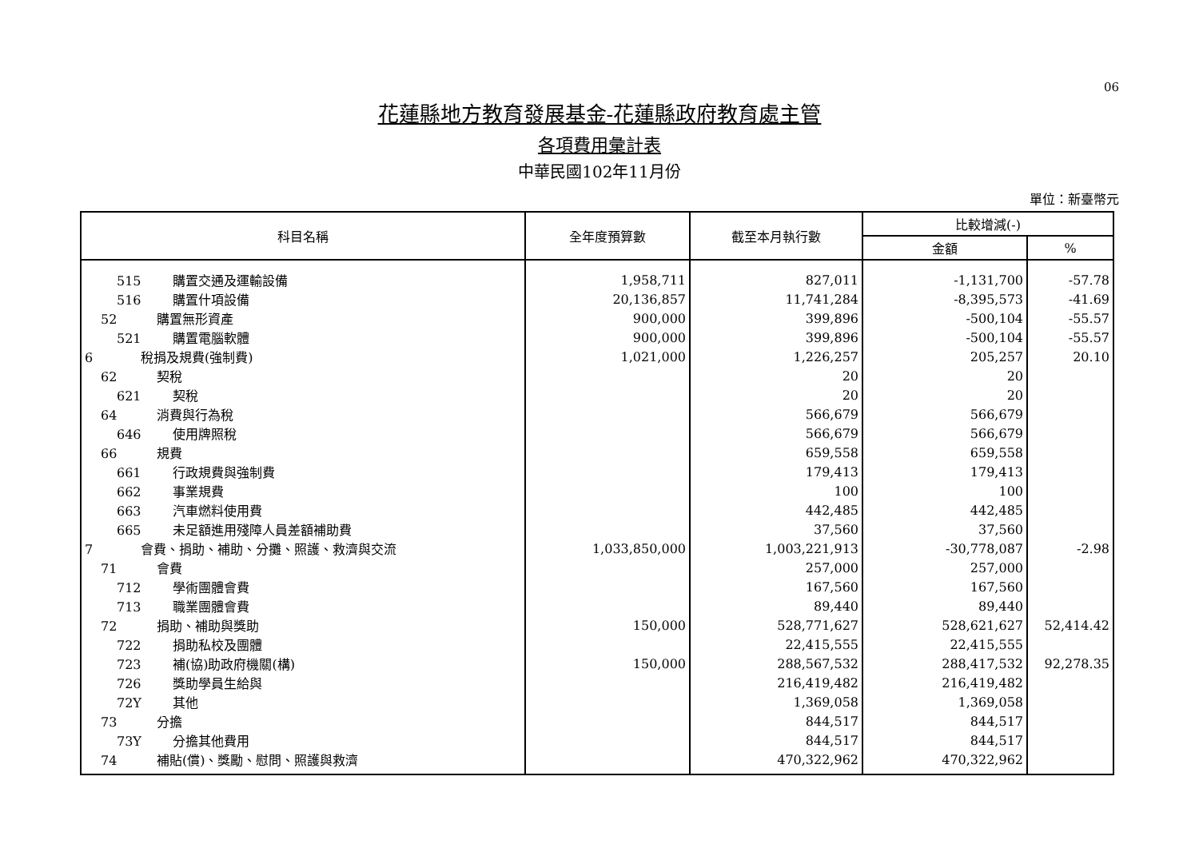06
花蓮縣地方教育發展基金-花蓮縣政府教育處主管
各項費用彙計表
中華民國102年11月份
單位：新臺幣元
| 科目名稱 | 全年度預算數 | 截至本月執行數 | 比較增減(-) | |
| --- | --- | --- | --- | --- |
| | | | 金額 | % |
| 515 購置交通及運輸設備 | 1,958,711 | 827,011 | -1,131,700 | -57.78 |
| 516 購置什項設備 | 20,136,857 | 11,741,284 | -8,395,573 | -41.69 |
| 52 購置無形資產 | 900,000 | 399,896 | -500,104 | -55.57 |
| 521 購置電腦軟體 | 900,000 | 399,896 | -500,104 | -55.57 |
| 6 稅捐及規費(強制費) | 1,021,000 | 1,226,257 | 205,257 | 20.10 |
| 62 契稅 | | 20 | 20 | |
| 621 契稅 | | 20 | 20 | |
| 64 消費與行為稅 | | 566,679 | 566,679 | |
| 646 使用牌照稅 | | 566,679 | 566,679 | |
| 66 規費 | | 659,558 | 659,558 | |
| 661 行政規費與強制費 | | 179,413 | 179,413 | |
| 662 事業規費 | | 100 | 100 | |
| 663 汽車燃料使用費 | | 442,485 | 442,485 | |
| 665 未足額進用殘障人員差額補助費 | | 37,560 | 37,560 | |
| 7 會費、捐助、補助、分攤、照護、救濟與交流 | 1,033,850,000 | 1,003,221,913 | -30,778,087 | -2.98 |
| 71 會費 | | 257,000 | 257,000 | |
| 712 學術團體會費 | | 167,560 | 167,560 | |
| 713 職業團體會費 | | 89,440 | 89,440 | |
| 72 捐助、補助與獎助 | 150,000 | 528,771,627 | 528,621,627 | 52,414.42 |
| 722 捐助私校及團體 | | 22,415,555 | 22,415,555 | |
| 723 補(協)助政府機關(構) | 150,000 | 288,567,532 | 288,417,532 | 92,278.35 |
| 726 獎助學員生給與 | | 216,419,482 | 216,419,482 | |
| 72Y 其他 | | 1,369,058 | 1,369,058 | |
| 73 分擔 | | 844,517 | 844,517 | |
| 73Y 分擔其他費用 | | 844,517 | 844,517 | |
| 74 補貼(償)、獎勵、慰問、照護與救濟 | | 470,322,962 | 470,322,962 | |